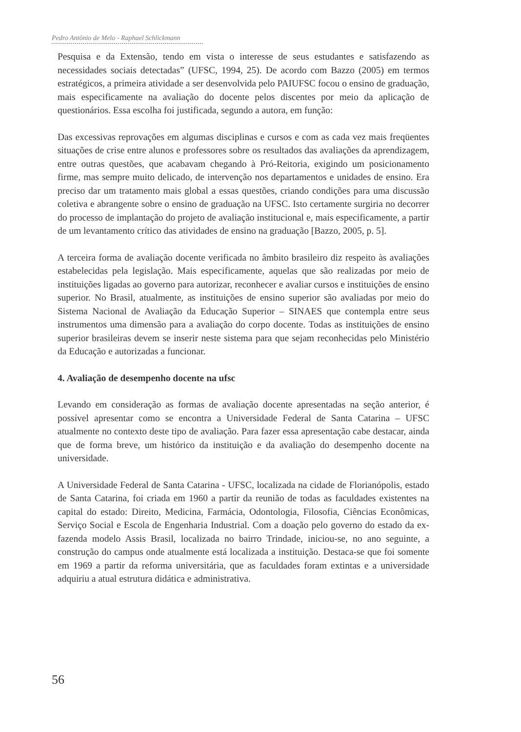Pedro Antônio de Melo - Raphael Schlickmann
Pesquisa e da Extensão, tendo em vista o interesse de seus estudantes e satisfazendo as necessidades sociais detectadas” (UFSC, 1994, 25). De acordo com Bazzo (2005) em termos estratégicos, a primeira atividade a ser desenvolvida pelo PAIUFSC focou o ensino de graduação, mais especificamente na avaliação do docente pelos discentes por meio da aplicação de questionários. Essa escolha foi justificada, segundo a autora, em função:
Das excessivas reprovações em algumas disciplinas e cursos e com as cada vez mais freqüentes situações de crise entre alunos e professores sobre os resultados das avaliações da aprendizagem, entre outras questões, que acabavam chegando à Pró-Reitoria, exigindo um posicionamento firme, mas sempre muito delicado, de intervenção nos departamentos e unidades de ensino. Era preciso dar um tratamento mais global a essas questões, criando condições para uma discussão coletiva e abrangente sobre o ensino de graduação na UFSC. Isto certamente surgiria no decorrer do processo de implantação do projeto de avaliação institucional e, mais especificamente, a partir de um levantamento crítico das atividades de ensino na graduação [Bazzo, 2005, p. 5].
A terceira forma de avaliação docente verificada no âmbito brasileiro diz respeito às avaliações estabelecidas pela legislação. Mais especificamente, aquelas que são realizadas por meio de instituições ligadas ao governo para autorizar, reconhecer e avaliar cursos e instituições de ensino superior. No Brasil, atualmente, as instituições de ensino superior são avaliadas por meio do Sistema Nacional de Avaliação da Educação Superior – SINAES que contempla entre seus instrumentos uma dimensão para a avaliação do corpo docente. Todas as instituições de ensino superior brasileiras devem se inserir neste sistema para que sejam reconhecidas pelo Ministério da Educação e autorizadas a funcionar.
4. Avaliação de desempenho docente na ufsc
Levando em consideração as formas de avaliação docente apresentadas na seção anterior, é possível apresentar como se encontra a Universidade Federal de Santa Catarina – UFSC atualmente no contexto deste tipo de avaliação. Para fazer essa apresentação cabe destacar, ainda que de forma breve, um histórico da instituição e da avaliação do desempenho docente na universidade.
A Universidade Federal de Santa Catarina - UFSC, localizada na cidade de Florianópolis, estado de Santa Catarina, foi criada em 1960 a partir da reunião de todas as faculdades existentes na capital do estado: Direito, Medicina, Farmácia, Odontologia, Filosofia, Ciências Econômicas, Serviço Social e Escola de Engenharia Industrial. Com a doação pelo governo do estado da ex-fazenda modelo Assis Brasil, localizada no bairro Trindade, iniciou-se, no ano seguinte, a construção do campus onde atualmente está localizada a instituição. Destaca-se que foi somente em 1969 a partir da reforma universitária, que as faculdades foram extintas e a universidade adquiriu a atual estrutura didática e administrativa.
56